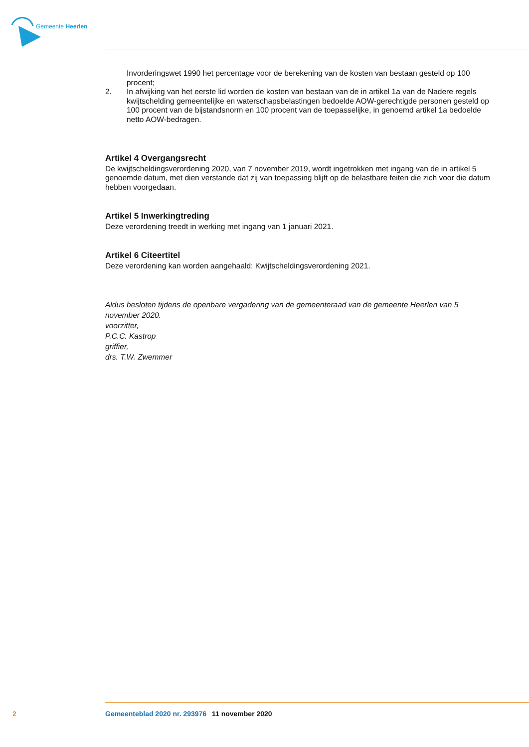Gemeente Heerlen
Invorderingswet 1990 het percentage voor de berekening van de kosten van bestaan gesteld op 100 procent;
2. In afwijking van het eerste lid worden de kosten van bestaan van de in artikel 1a van de Nadere regels kwijtschelding gemeentelijke en waterschapsbelastingen bedoelde AOW-gerechtigde personen gesteld op 100 procent van de bijstandsnorm en 100 procent van de toepasselijke, in genoemd artikel 1a bedoelde netto AOW-bedragen.
Artikel 4 Overgangsrecht
De kwijtscheldingsverordening 2020, van 7 november 2019, wordt ingetrokken met ingang van de in artikel 5 genoemde datum, met dien verstande dat zij van toepassing blijft op de belastbare feiten die zich voor die datum hebben voorgedaan.
Artikel 5 Inwerkingtreding
Deze verordening treedt in werking met ingang van 1 januari 2021.
Artikel 6 Citeertitel
Deze verordening kan worden aangehaald: Kwijtscheldingsverordening 2021.
Aldus besloten tijdens de openbare vergadering van de gemeenteraad van de gemeente Heerlen van 5 november 2020.
voorzitter,
P.C.C. Kastrop
griffier,
drs. T.W. Zwemmer
2 Gemeenteblad 2020 nr. 293976 11 november 2020